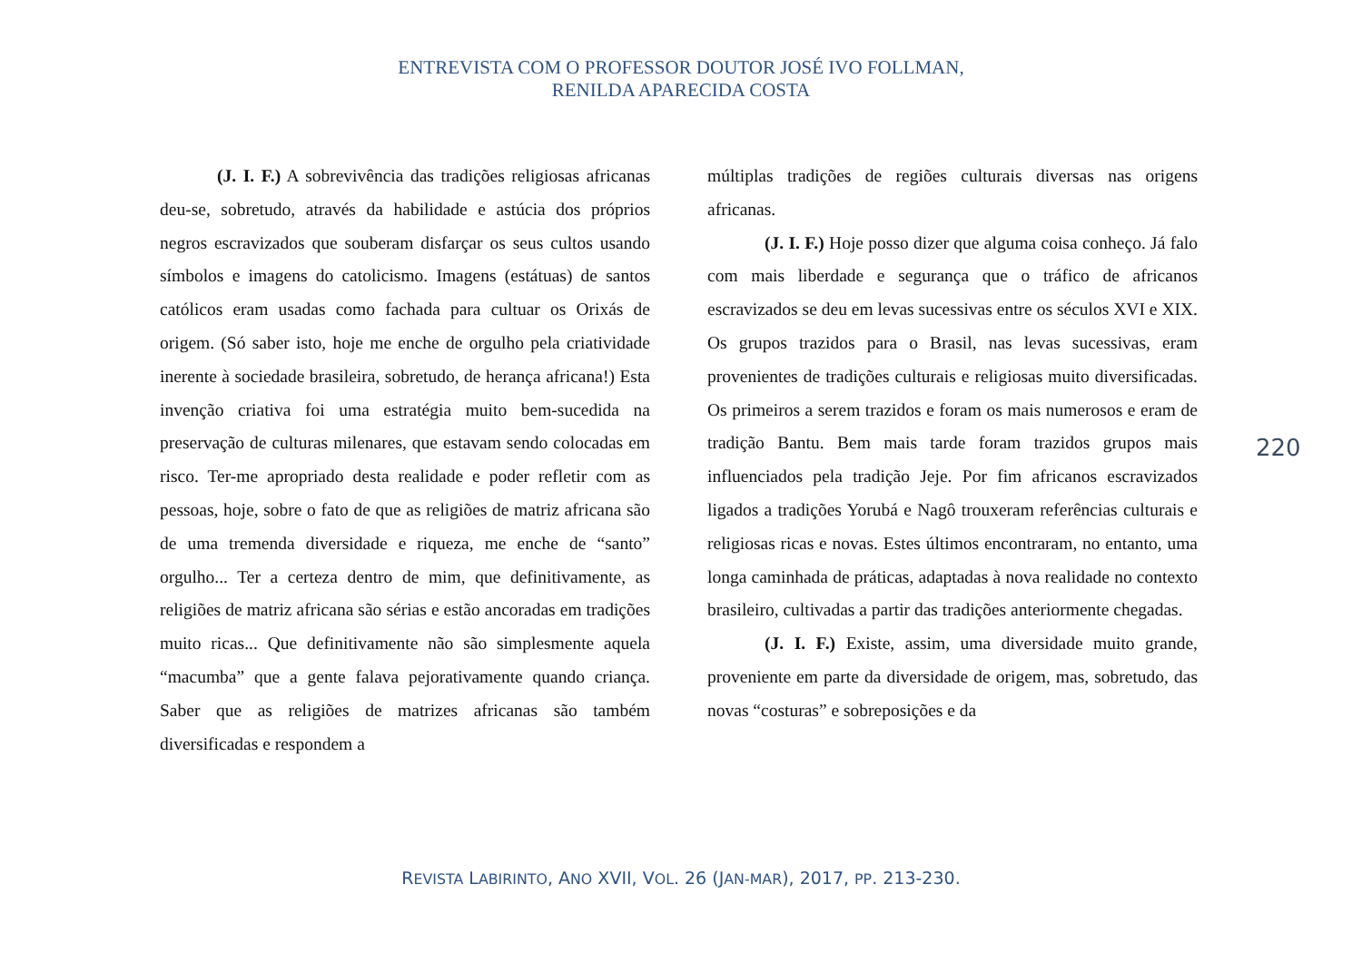ENTREVISTA COM O PROFESSOR DOUTOR JOSÉ IVO FOLLMAN,
RENILDA APARECIDA COSTA
(J. I. F.) A sobrevivência das tradições religiosas africanas deu-se, sobretudo, através da habilidade e astúcia dos próprios negros escravizados que souberam disfarçar os seus cultos usando símbolos e imagens do catolicismo. Imagens (estátuas) de santos católicos eram usadas como fachada para cultuar os Orixás de origem. (Só saber isto, hoje me enche de orgulho pela criatividade inerente à sociedade brasileira, sobretudo, de herança africana!) Esta invenção criativa foi uma estratégia muito bem-sucedida na preservação de culturas milenares, que estavam sendo colocadas em risco. Ter-me apropriado desta realidade e poder refletir com as pessoas, hoje, sobre o fato de que as religiões de matriz africana são de uma tremenda diversidade e riqueza, me enche de “santo” orgulho... Ter a certeza dentro de mim, que definitivamente, as religiões de matriz africana são sérias e estão ancoradas em tradições muito ricas... Que definitivamente não são simplesmente aquela “macumba” que a gente falava pejorativamente quando criança. Saber que as religiões de matrizes africanas são também diversificadas e respondem a
múltiplas tradições de regiões culturais diversas nas origens africanas.
(J. I. F.) Hoje posso dizer que alguma coisa conheço. Já falo com mais liberdade e segurança que o tráfico de africanos escravizados se deu em levas sucessivas entre os séculos XVI e XIX. Os grupos trazidos para o Brasil, nas levas sucessivas, eram provenientes de tradições culturais e religiosas muito diversificadas. Os primeiros a serem trazidos e foram os mais numerosos e eram de tradição Bantu. Bem mais tarde foram trazidos grupos mais influenciados pela tradição Jeje. Por fim africanos escravizados ligados a tradições Yorubá e Nagô trouxeram referências culturais e religiosas ricas e novas. Estes últimos encontraram, no entanto, uma longa caminhada de práticas, adaptadas à nova realidade no contexto brasileiro, cultivadas a partir das tradições anteriormente chegadas.
(J. I. F.) Existe, assim, uma diversidade muito grande, proveniente em parte da diversidade de origem, mas, sobretudo, das novas “costuras” e sobreposições e da
220
REVISTA LABIRINTO, ANO XVII, VOL. 26 (JAN-MAR), 2017, PP. 213-230.